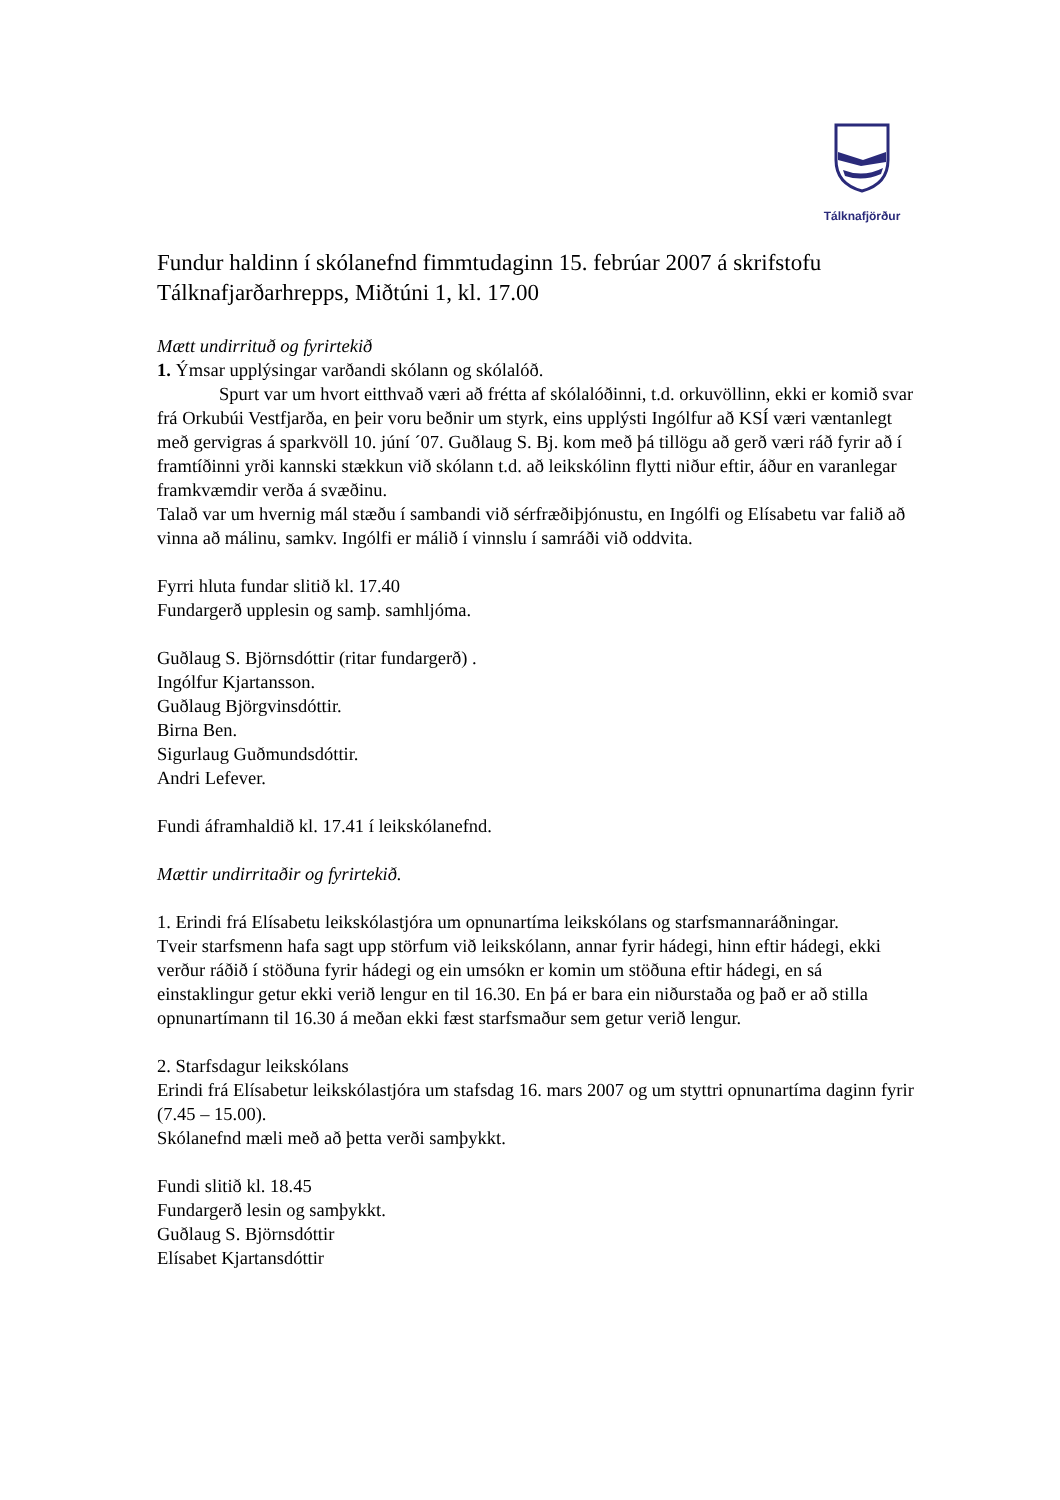Tálknafjörður
Fundur haldinn í skólanefnd fimmtudaginn 15. febrúar 2007 á skrifstofu Tálknafjarðarhrepps, Miðtúni 1, kl. 17.00
Mætt undirrituð og fyrirtekið
1. Ýmsar upplýsingar varðandi skólann og skólalóð.
Spurt var um hvort eitthvað væri að frétta af skólalóðinni, t.d. orkuvöllinn, ekki er komið svar frá Orkubúi Vestfjarða, en þeir voru beðnir um styrk, eins upplýsti Ingólfur að KSÍ væri væntanlegt með gervigras á sparkvöll 10. júní ´07. Guðlaug S. Bj. kom með þá tillögu að gerð væri ráð fyrir að í framtíðinni yrði kannski stækkun við skólann t.d. að leikskólinn flytti niður eftir, áður en varanlegar framkvæmdir verða á svæðinu.
Talað var um hvernig mál stæðu í sambandi við sérfræðiþjónustu, en Ingólfi og Elísabetu var falið að vinna að málinu, samkv. Ingólfi er málið í vinnslu í samráði við oddvita.
Fyrri hluta fundar slitið kl. 17.40
Fundargerð upplesin og samþ. samhljóma.
Guðlaug S. Björnsdóttir (ritar fundargerð) .
Ingólfur Kjartansson.
Guðlaug Björgvinsdóttir.
Birna Ben.
Sigurlaug Guðmundsdóttir.
Andri Lefever.
Fundi áframhaldið kl. 17.41 í leikskólanefnd.
Mættir undirritaðir og fyrirtekið.
1. Erindi frá Elísabetu leikskólastjóra um opnunartíma leikskólans og starfsmannaráðningar.
Tveir starfsmenn hafa sagt upp störfum við leikskólann, annar fyrir hádegi, hinn eftir hádegi, ekki verður ráðið í stöðuna fyrir hádegi og ein umsókn er komin um stöðuna eftir hádegi, en sá einstaklingur getur ekki verið lengur en til 16.30. En þá er bara ein niðurstaða og það er að stilla opnunartímann til 16.30 á meðan ekki fæst starfsmaður sem getur verið lengur.
2. Starfsdagur leikskólans
Erindi frá Elísabetur leikskólastjóra um stafsdag 16. mars 2007 og um styttri opnunartíma daginn fyrir (7.45 – 15.00).
Skólanefnd mæli með að þetta verði samþykkt.
Fundi slitið kl. 18.45
Fundargerð lesin og samþykkt.
Guðlaug S. Björnsdóttir
Elísabet Kjartansdóttir